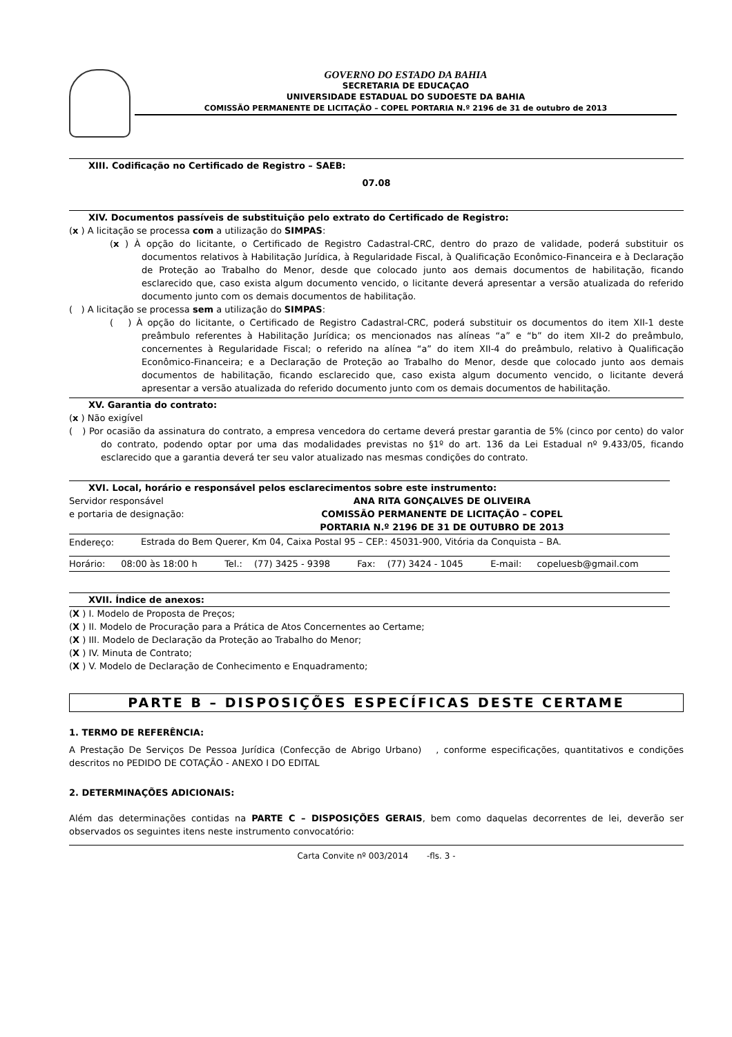GOVERNO DO ESTADO DA BAHIA
SECRETARIA DE EDUCAÇAO
UNIVERSIDADE ESTADUAL DO SUDOESTE DA BAHIA
COMISSÃO PERMANENTE DE LICITAÇÃO – COPEL PORTARIA N.º 2196 de 31 de outubro de 2013
XIII. Codificação no Certificado de Registro – SAEB:
07.08
XIV. Documentos passíveis de substituição pelo extrato do Certificado de Registro:
(x ) A licitação se processa com a utilização do SIMPAS:
(x ) À opção do licitante, o Certificado de Registro Cadastral-CRC, dentro do prazo de validade, poderá substituir os documentos relativos à Habilitação Jurídica, à Regularidade Fiscal, à Qualificação Econômico-Financeira e à Declaração de Proteção ao Trabalho do Menor, desde que colocado junto aos demais documentos de habilitação, ficando esclarecido que, caso exista algum documento vencido, o licitante deverá apresentar a versão atualizada do referido documento junto com os demais documentos de habilitação.
( ) A licitação se processa sem a utilização do SIMPAS:
( ) À opção do licitante, o Certificado de Registro Cadastral-CRC, poderá substituir os documentos do item XII-1 deste preâmbulo referentes à Habilitação Jurídica; os mencionados nas alíneas “a” e “b” do item XII-2 do preâmbulo, concernentes à Regularidade Fiscal; o referido na alínea “a” do item XII-4 do preâmbulo, relativo à Qualificação Econômico-Financeira; e a Declaração de Proteção ao Trabalho do Menor, desde que colocado junto aos demais documentos de habilitação, ficando esclarecido que, caso exista algum documento vencido, o licitante deverá apresentar a versão atualizada do referido documento junto com os demais documentos de habilitação.
XV. Garantia do contrato:
(x ) Não exigível
( ) Por ocasião da assinatura do contrato, a empresa vencedora do certame deverá prestar garantia de 5% (cinco por cento) do valor do contrato, podendo optar por uma das modalidades previstas no §1º do art. 136 da Lei Estadual nº 9.433/05, ficando esclarecido que a garantia deverá ter seu valor atualizado nas mesmas condições do contrato.
XVI. Local, horário e responsável pelos esclarecimentos sobre este instrumento:
| Servidor responsável e portaria de designação: | ANA RITA GONÇALVES DE OLIVEIRA COMISSÃO PERMANENTE DE LICITAÇÃO – COPEL PORTARIA N.º 2196 DE 31 DE OUTUBRO DE 2013 |
| Endereço: | Estrada do Bem Querer, Km 04, Caixa Postal 95 – CEP.: 45031-900, Vitória da Conquista – BA. |
| Horário: | 08:00 às 18:00 h | Tel.: | (77) 3425 - 9398 | Fax: | (77) 3424 - 1045 | E-mail: | copeluesb@gmail.com |
XVII. Índice de anexos:
(X ) I. Modelo de Proposta de Preços;
(X ) II. Modelo de Procuração para a Prática de Atos Concernentes ao Certame;
(X ) III. Modelo de Declaração da Proteção ao Trabalho do Menor;
(X ) IV. Minuta de Contrato;
(X ) V. Modelo de Declaração de Conhecimento e Enquadramento;
PARTE B – DISPOSIÇÕES ESPECÍFICAS DESTE CERTAME
1. TERMO DE REFERÊNCIA:
A Prestação De Serviços De Pessoa Jurídica (Confecção de Abrigo Urbano) , conforme especificações, quantitativos e condições descritos no PEDIDO DE COTAÇÃO - ANEXO I DO EDITAL
2. DETERMINAÇÕES ADICIONAIS:
Além das determinações contidas na PARTE C – DISPOSIÇÕES GERAIS, bem como daquelas decorrentes de lei, deverão ser observados os seguintes itens neste instrumento convocatório:
Carta Convite nº 003/2014 -fls. 3 -